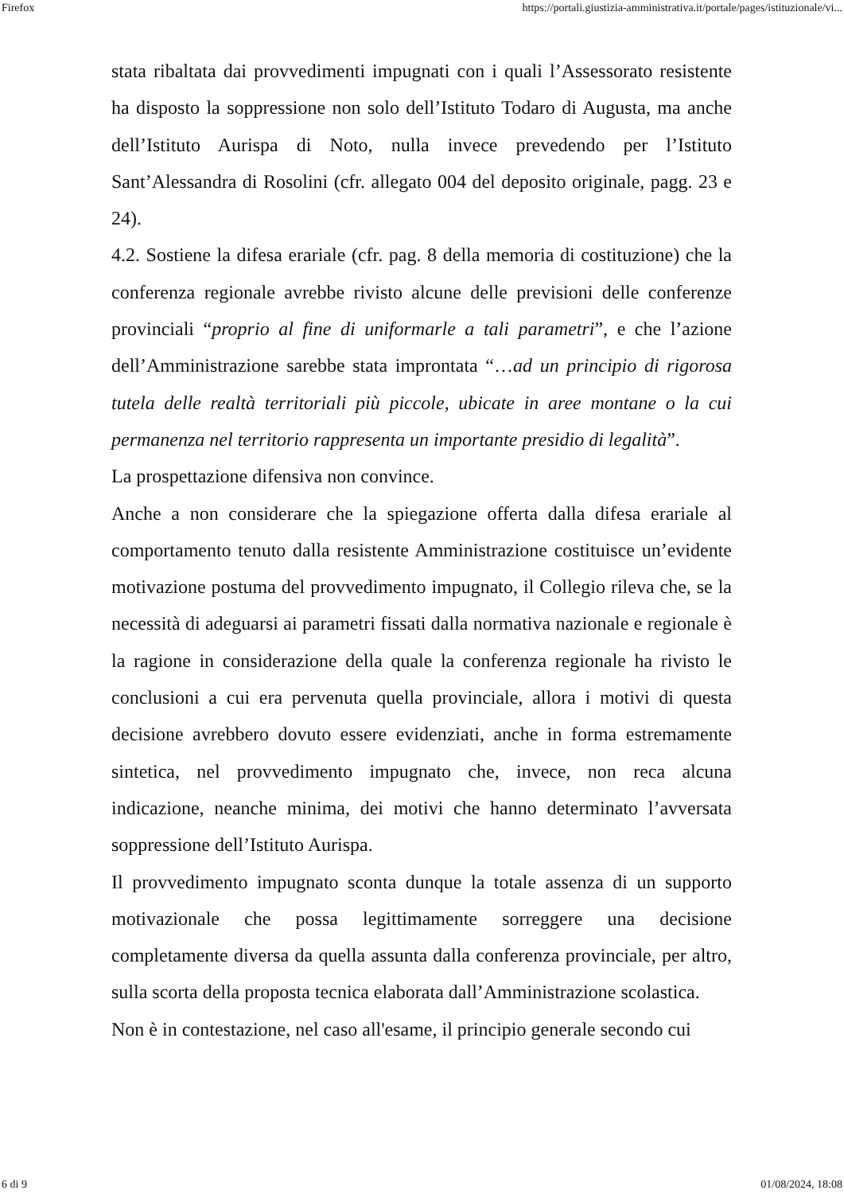Firefox https://portali.giustizia-amministrativa.it/portale/pages/istituzionale/vi...
stata ribaltata dai provvedimenti impugnati con i quali l’Assessorato resistente ha disposto la soppressione non solo dell’Istituto Todaro di Augusta, ma anche dell’Istituto Aurispa di Noto, nulla invece prevedendo per l’Istituto Sant’Alessandra di Rosolini (cfr. allegato 004 del deposito originale, pagg. 23 e 24).
4.2. Sostiene la difesa erariale (cfr. pag. 8 della memoria di costituzione) che la conferenza regionale avrebbe rivisto alcune delle previsioni delle conferenze provinciali “proprio al fine di uniformarle a tali parametri”, e che l’azione dell’Amministrazione sarebbe stata improntata “…ad un principio di rigorosa tutela delle realtà territoriali più piccole, ubicate in aree montane o la cui permanenza nel territorio rappresenta un importante presidio di legalità”.
La prospettazione difensiva non convince.
Anche a non considerare che la spiegazione offerta dalla difesa erariale al comportamento tenuto dalla resistente Amministrazione costituisce un’evidente motivazione postuma del provvedimento impugnato, il Collegio rileva che, se la necessità di adeguarsi ai parametri fissati dalla normativa nazionale e regionale è la ragione in considerazione della quale la conferenza regionale ha rivisto le conclusioni a cui era pervenuta quella provinciale, allora i motivi di questa decisione avrebbero dovuto essere evidenziati, anche in forma estremamente sintetica, nel provvedimento impugnato che, invece, non reca alcuna indicazione, neanche minima, dei motivi che hanno determinato l’avversata soppressione dell’Istituto Aurispa.
Il provvedimento impugnato sconta dunque la totale assenza di un supporto motivazionale che possa legittimamente sorreggere una decisione completamente diversa da quella assunta dalla conferenza provinciale, per altro, sulla scorta della proposta tecnica elaborata dall’Amministrazione scolastica.
Non è in contestazione, nel caso all'esame, il principio generale secondo cui
6 di 9 01/08/2024, 18:08